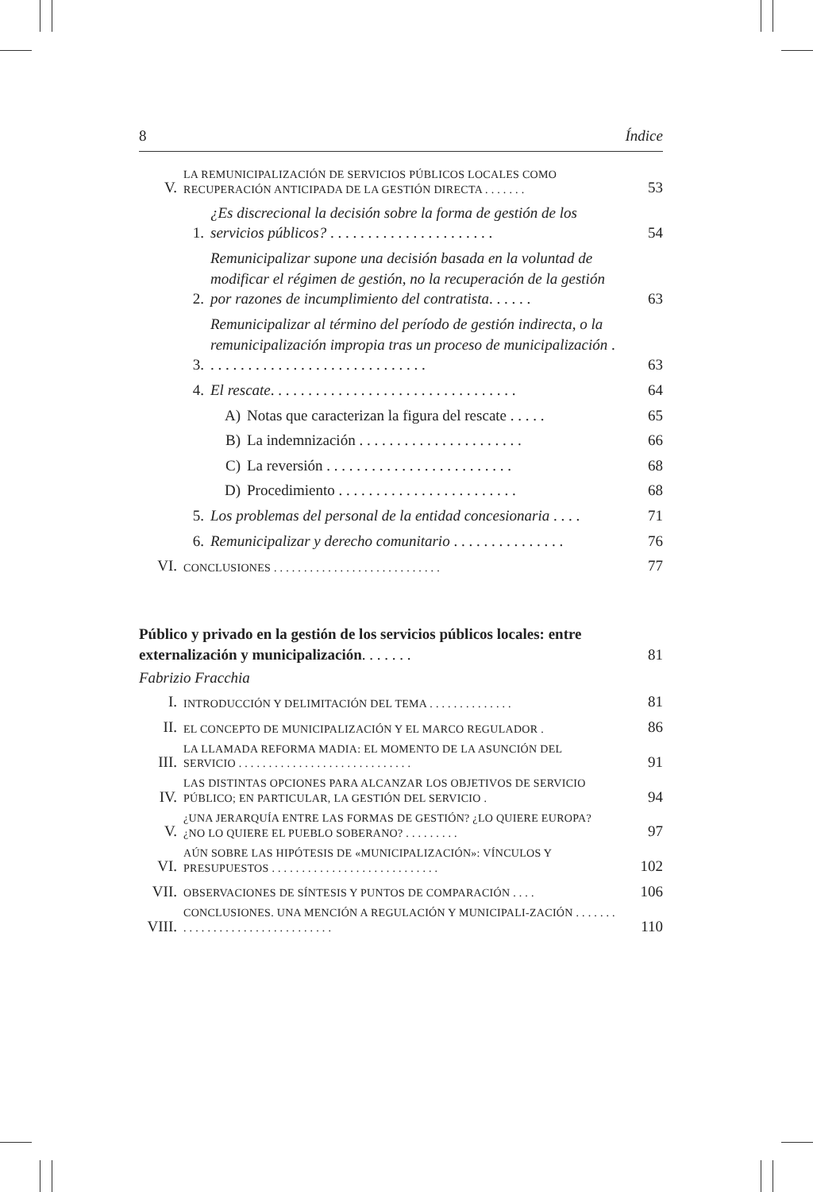8 Índice
V. LA REMUNICIPALIZACIÓN DE SERVICIOS PÚBLICOS LOCALES COMO RECUPERACIÓN ANTICIPADA DE LA GESTIÓN DIRECTA . . . . . . . 53
1. ¿Es discrecional la decisión sobre la forma de gestión de los servicios públicos? . . . . . . . . . . . . . . . . . . . . . . 54
2. Remunicipalizar supone una decisión basada en la voluntad de modificar el régimen de gestión, no la recuperación de la gestión por razones de incumplimiento del contratista. . . . . . 63
3. Remunicipalizar al término del período de gestión indirecta, o la remunicipalización impropia tras un proceso de municipalización . . . . . . . . . . . . . . . . . . . . . . . . . . . . . . 63
4. El rescate. . . . . . . . . . . . . . . . . . . . . . . . . . . . . . . . . 64
A) Notas que caracterizan la figura del rescate . . . . . 65
B) La indemnización . . . . . . . . . . . . . . . . . . . . . . 66
C) La reversión . . . . . . . . . . . . . . . . . . . . . . . . . 68
D) Procedimiento . . . . . . . . . . . . . . . . . . . . . . . . 68
5. Los problemas del personal de la entidad concesionaria . . . . 71
6. Remunicipalizar y derecho comunitario . . . . . . . . . . . . . . . 76
VI. CONCLUSIONES . . . . . . . . . . . . . . . . . . . . . . . . . . . . 77
Público y privado en la gestión de los servicios públicos locales: entre externalización y municipalización. . . . . . . 81
Fabrizio Fracchia
I. INTRODUCCIÓN Y DELIMITACIÓN DEL TEMA . . . . . . . . . . . . . . 81
II. EL CONCEPTO DE MUNICIPALIZACIÓN Y EL MARCO REGULADOR . 86
III. LA LLAMADA REFORMA MADIA: EL MOMENTO DE LA ASUNCIÓN DEL SERVICIO . . . . . . . . . . . . . . . . . . . . . . . . . . . . . 91
IV. LAS DISTINTAS OPCIONES PARA ALCANZAR LOS OBJETIVOS DE SERVICIO PÚBLICO; EN PARTICULAR, LA GESTIÓN DEL SERVICIO . 94
V. ¿UNA JERARQUÍA ENTRE LAS FORMAS DE GESTIÓN? ¿LO QUIERE EUROPA? ¿NO LO QUIERE EL PUEBLO SOBERANO? . . . . . . . . . 97
VI. AÚN SOBRE LAS HIPÓTESIS DE «MUNICIPALIZACIÓN»: VÍNCULOS Y PRESUPUESTOS . . . . . . . . . . . . . . . . . . . . . . . . . . . . 102
VII. OBSERVACIONES DE SÍNTESIS Y PUNTOS DE COMPARACIÓN . . . . 106
VIII. CONCLUSIONES. UNA MENCIÓN A REGULACIÓN Y MUNICIPALI-ZACIÓN . . . . . . . . . . . . . . . . . . . . . . . . . . . . . . . . 110